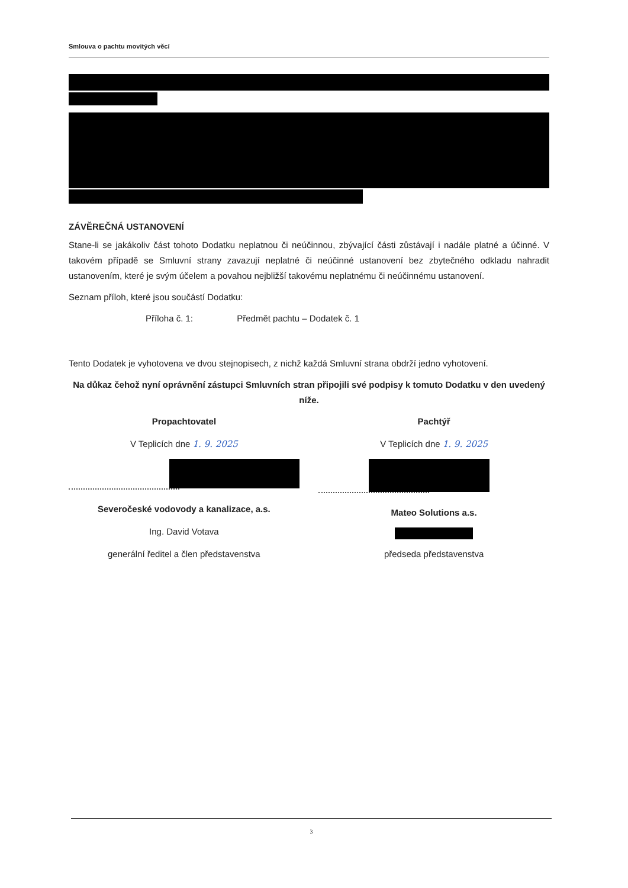Smlouva o pachtu movitých věcí
ZÁVĚREČNÁ USTANOVENÍ
Stane-li se jakákoliv část tohoto Dodatku neplatnou či neúčinnou, zbývající části zůstávají i nadále platné a účinné. V takovém případě se Smluvní strany zavazují neplatné či neúčinné ustanovení bez zbytečného odkladu nahradit ustanovením, které je svým účelem a povahou nejbližší takovému neplatnému či neúčinnému ustanovení.
Seznam příloh, které jsou součástí Dodatku:
Příloha č. 1: Předmět pachtu – Dodatek č. 1
Tento Dodatek je vyhotovena ve dvou stejnopisech, z nichž každá Smluvní strana obdrží jedno vyhotovení.
Na důkaz čehož nyní oprávnění zástupci Smluvních stran připojili své podpisy k tomuto Dodatku v den uvedený níže.
Propachtovatel
V Teplicích dne 1. 9. 2025
Severočeské vodovody a kanalizace, a.s.
Ing. David Votava
generální ředitel a člen představenstva
Pachtýř
V Teplicích dne 1. 9. 2025
Mateo Solutions a.s.
předseda představenstva
3